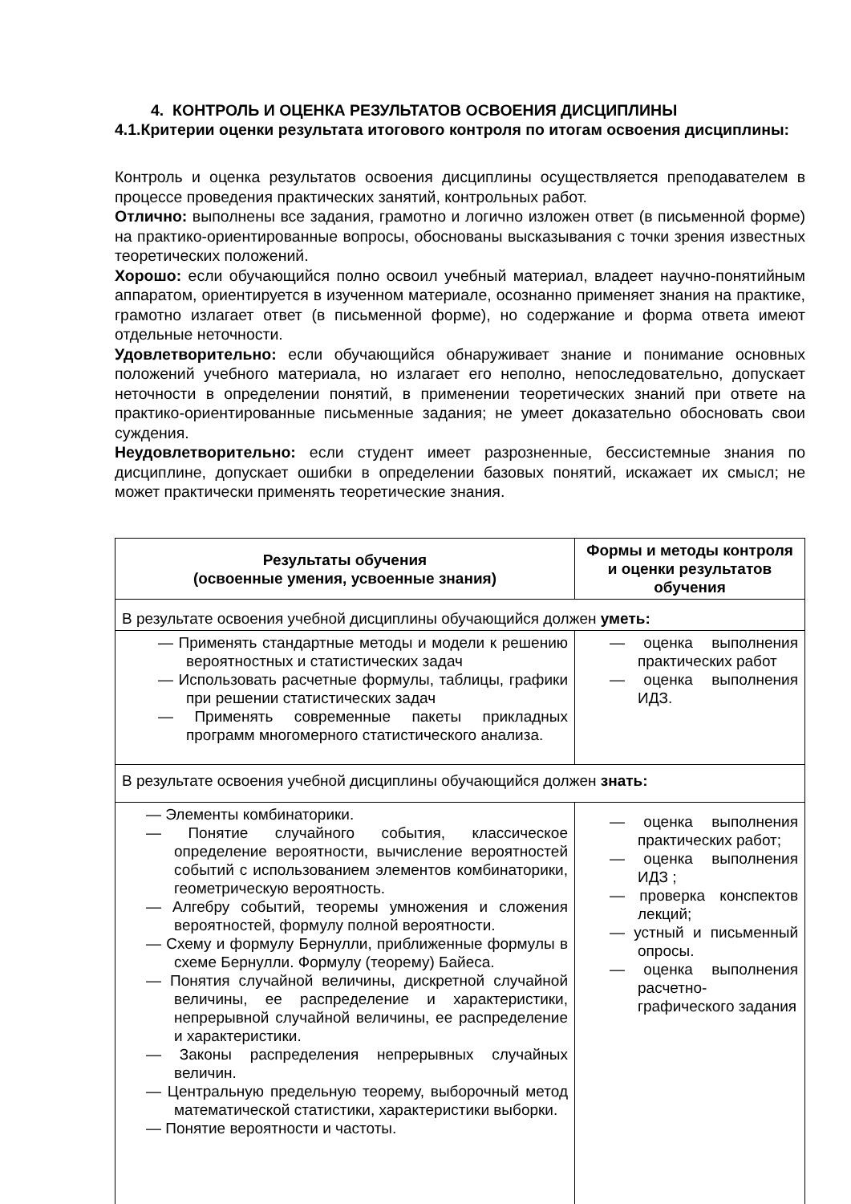4. КОНТРОЛЬ И ОЦЕНКА РЕЗУЛЬТАТОВ ОСВОЕНИЯ ДИСЦИПЛИНЫ
4.1.Критерии оценки результата итогового контроля по итогам освоения дисциплины:
Контроль и оценка результатов освоения дисциплины осуществляется преподавателем в процессе проведения практических занятий, контрольных работ.
Отлично: выполнены все задания, грамотно и логично изложен ответ (в письменной форме) на практико-ориентированные вопросы, обоснованы высказывания с точки зрения известных теоретических положений.
Хорошо: если обучающийся полно освоил учебный материал, владеет научно-понятийным аппаратом, ориентируется в изученном материале, осознанно применяет знания на практике, грамотно излагает ответ (в письменной форме), но содержание и форма ответа имеют отдельные неточности.
Удовлетворительно: если обучающийся обнаруживает знание и понимание основных положений учебного материала, но излагает его неполно, непоследовательно, допускает неточности в определении понятий, в применении теоретических знаний при ответе на практико-ориентированные письменные задания; не умеет доказательно обосновать свои суждения.
Неудовлетворительно: если студент имеет разрозненные, бессистемные знания по дисциплине, допускает ошибки в определении базовых понятий, искажает их смысл; не может практически применять теоретические знания.
| Результаты обучения (освоенные умения, усвоенные знания) | Формы и методы контроля и оценки результатов обучения |
| --- | --- |
| В результате освоения учебной дисциплины обучающийся должен уметь: | |
| — Применять стандартные методы и модели к решению вероятностных и статистических задач — Использовать расчетные формулы, таблицы, графики при решении статистических задач — Применять современные пакеты прикладных программ многомерного статистического анализа. | — оценка выполнения практических работ — оценка выполнения ИДЗ. |
| В результате освоения учебной дисциплины обучающийся должен знать: | |
| — Элементы комбинаторики. — Понятие случайного события, классическое определение вероятности, вычисление вероятностей событий с использованием элементов комбинаторики, геометрическую вероятность. — Алгебру событий, теоремы умножения и сложения вероятностей, формулу полной вероятности. — Схему и формулу Бернулли, приближенные формулы в схеме Бернулли. Формулу (теорему) Байеса. — Понятия случайной величины, дискретной случайной величины, ее распределение и характеристики, непрерывной случайной величины, ее распределение и характеристики. — Законы распределения непрерывных случайных величин. — Центральную предельную теорему, выборочный метод математической статистики, характеристики выборки. — Понятие вероятности и частоты. | — оценка выполнения практических работ; — оценка выполнения ИДЗ ; — проверка конспектов лекций; — устный и письменный опросы. — оценка выполнения расчетно-графического задания |